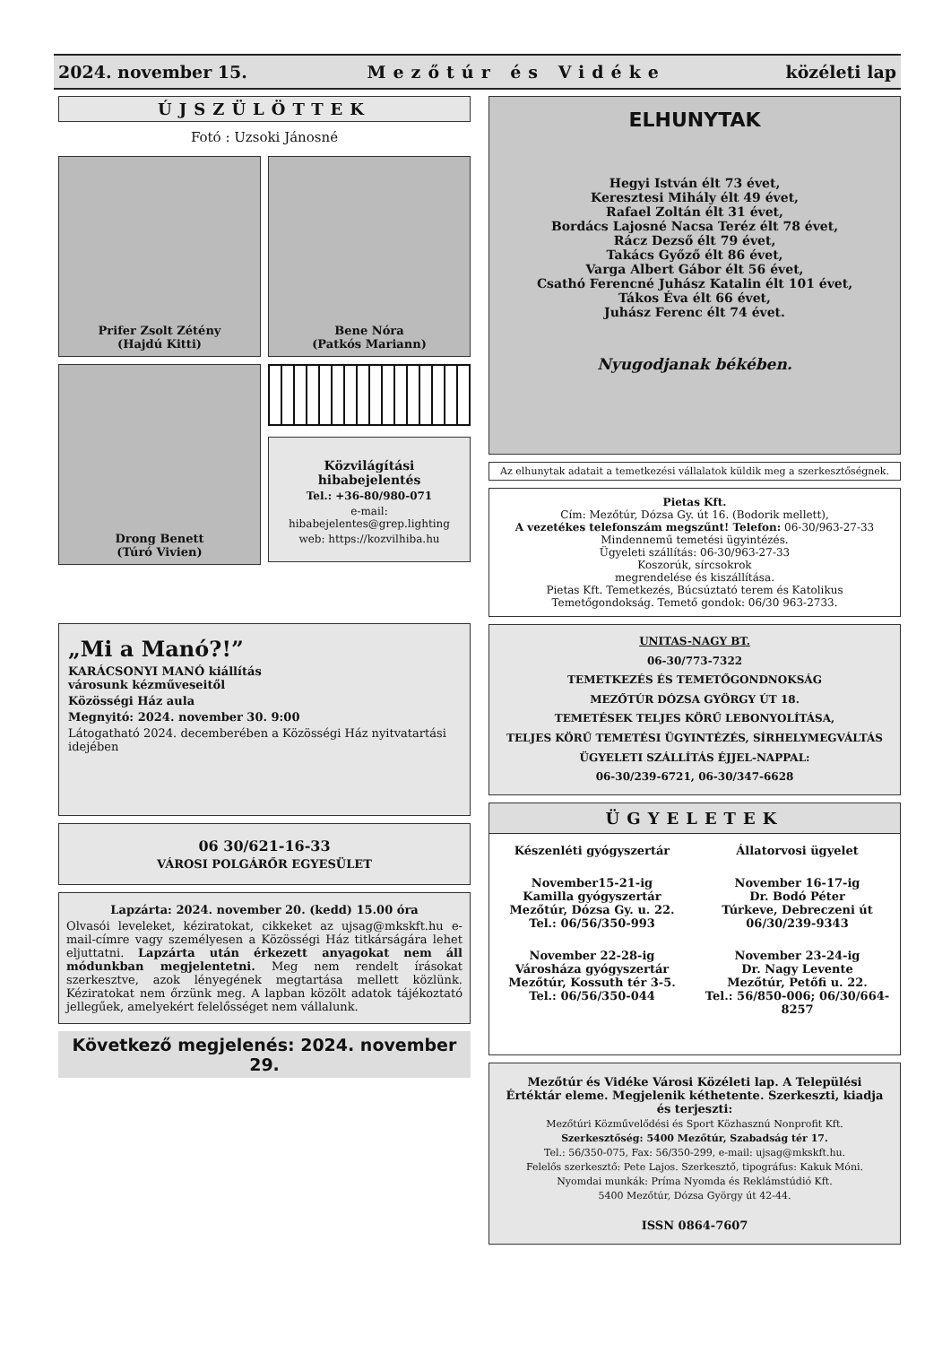2024. november 15. Mezőtúr és Vidéke közéleti lap
ÚJSZÜLÖTTEK
Fotó : Uzsoki Jánosné
Prifer Zsolt Zétény
(Hajdú Kitti)
Bene Nóra
(Patkós Mariann)
Drong Benett
(Túró Vivien)
Közvilágítási hibabejelentés
Tel.: +36-80/980-071
e-mail: hibabejelentes@grep.lighting
web: https://kozvilhiba.hu
„Mi a Manó?!”
KARÁCSONYI MANÓ kiállítás
városunk kézműveseitől
Közösségi Ház aula
Megnyitó: 2024. november 30. 9:00
Látogatható 2024. decemberében a Közösségi Ház nyitvatartási idejében
06 30/621-16-33
VÁROSI POLGÁRŐR EGYESÜLET
Lapzárta: 2024. november 20. (kedd) 15.00 óra
Olvasói leveleket, kéziratokat, cikkeket az ujsag@mkskft.hu e-mail-címre vagy személyesen a Közösségi Ház titkárságára lehet eljuttatni. Lapzárta után érkezett anyagokat nem áll módunkban megjelentetni. Meg nem rendelt írásokat szerkesztve, azok lényegének megtartása mellett közlünk. Kéziratokat nem őrzünk meg. A lapban közölt adatok tájékoztató jellegűek, amelyekért felelősséget nem vállalunk.
Következő megjelenés: 2024. november 29.
ELHUNYTAK
Hegyi István élt 73 évet,
Keresztesi Mihály élt 49 évet,
Rafael Zoltán élt 31 évet,
Bordács Lajosné Nacsa Teréz élt 78 évet,
Rácz Dezső élt 79 évet,
Takács Győző élt 86 évet,
Varga Albert Gábor élt 56 évet,
Csathó Ferencné Juhász Katalin élt 101 évet,
Tákos Éva élt 66 évet,
Juhász Ferenc élt 74 évet.
Nyugodjanak békében.
Az elhunytak adatait a temetkezési vállalatok küldik meg a szerkesztőségnek.
Pietas Kft.
Cím: Mezőtúr, Dózsa Gy. út 16. (Bodorik mellett),
A vezetékes telefonszám megszűnt! Telefon: 06-30/963-27-33
Mindennemű temetési ügyintézés.
Ügyeleti szállítás: 06-30/963-27-33
Koszorúk, sírcsokrok
megrendelése és kiszállítása.
Pietas Kft. Temetkezés, Búcsúztató terem és Katolikus Temetőgondokság. Temető gondok: 06/30 963-2733.
UNITAS-NAGY BT.
06-30/773-7322
TEMETKEZÉS ÉS TEMETŐGONDNOKSÁG
MEZŐTÚR DÓZSA GYÖRGY ÚT 18.
TEMETÉSEK TELJES KÖRŰ LEBONYOLÍTÁSA,
TELJES KÖRŰ TEMETÉSI ÜGYINTÉZÉS, SÍRHELYMEGVÁLTÁS
ÜGYELETI SZÁLLÍTÁS ÉJJEL-NAPPAL:
06-30/239-6721, 06-30/347-6628
ÜGYELETEK
Készenléti gyógyszertár
November15-21-ig
Kamilla gyógyszertár
Mezőtúr, Dózsa Gy. u. 22.
Tel.: 06/56/350-993
November 22-28-ig
Városháza gyógyszertár
Mezőtúr, Kossuth tér 3-5.
Tel.: 06/56/350-044
Állatorvosi ügyelet
November 16-17-ig
Dr. Bodó Péter
Túrkeve, Debreczeni út
06/30/239-9343
November 23-24-ig
Dr. Nagy Levente
Mezőtúr, Petőfi u. 22.
Tel.: 56/850-006; 06/30/664-8257
Mezőtúr és Vidéke Városi Közéleti lap. A Települési Értéktár eleme. Megjelenik kéthetente. Szerkeszti, kiadja és terjeszti:
Mezőtúri Közművelődési és Sport Közhasznú Nonprofit Kft.
Szerkesztőség: 5400 Mezőtúr, Szabadság tér 17.
Tel.: 56/350-075, Fax: 56/350-299, e-mail: ujsag@mkskft.hu.
Felelős szerkesztő: Pete Lajos. Szerkesztő, tipográfus: Kakuk Móni.
Nyomdai munkák: Príma Nyomda és Reklámstúdió Kft.
5400 Mezőtúr, Dózsa György út 42-44.
ISSN 0864-7607